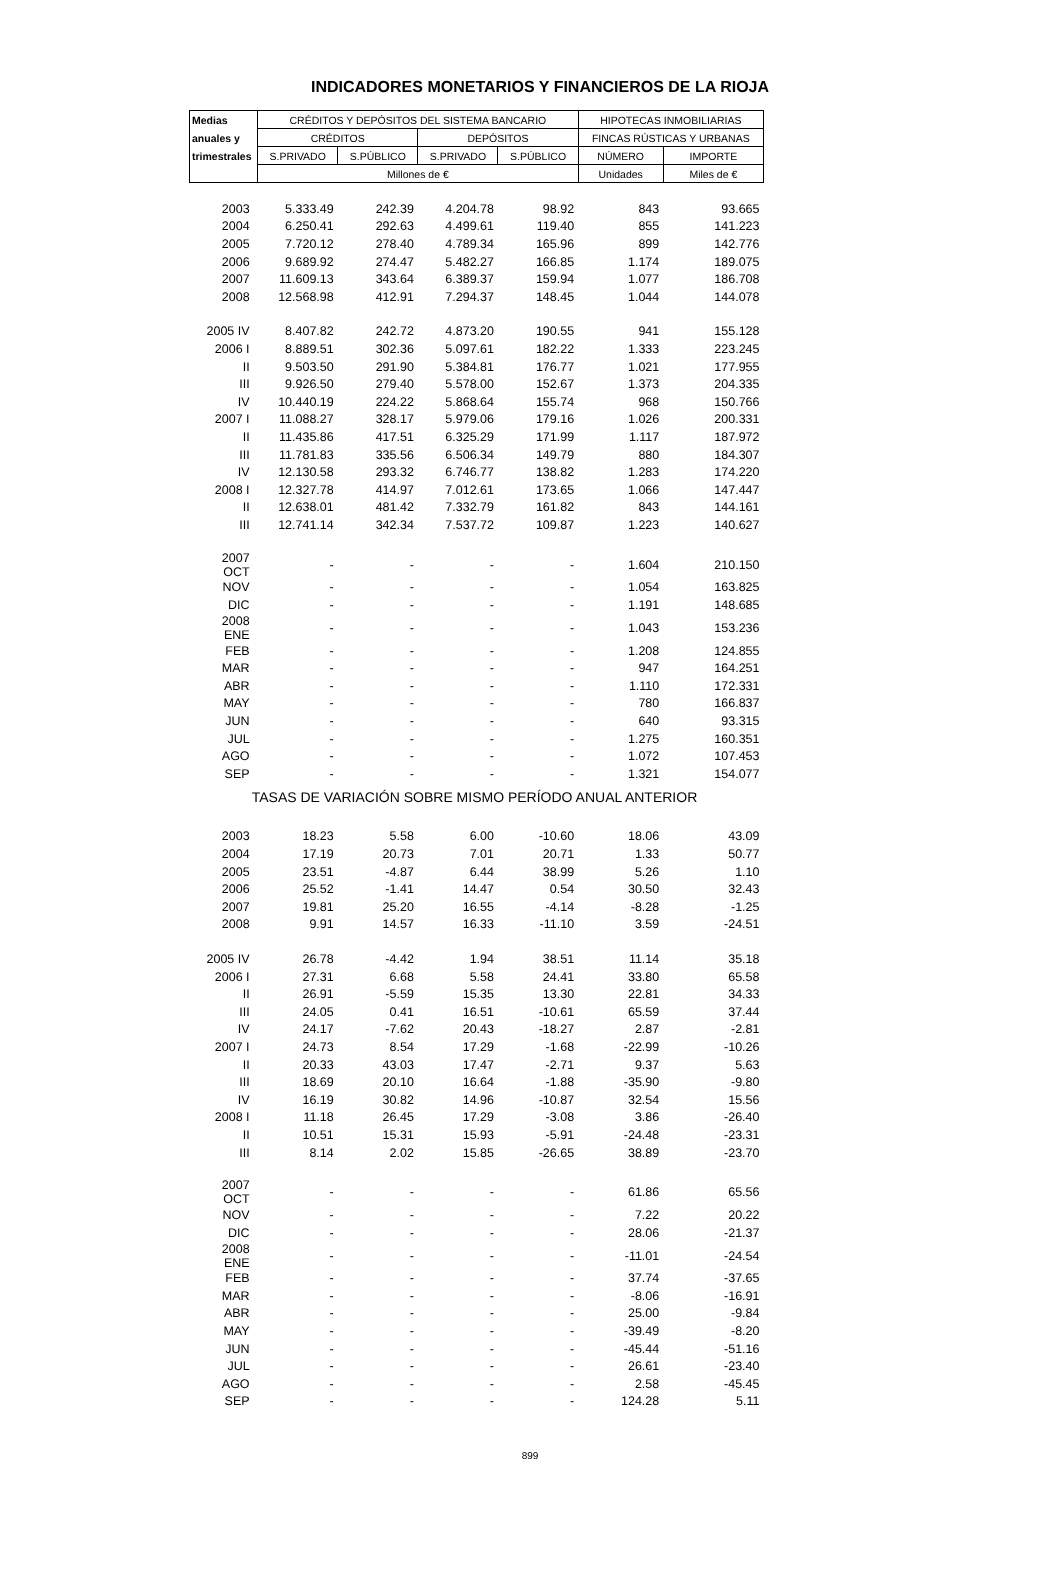INDICADORES MONETARIOS Y FINANCIEROS DE LA RIOJA
| Medias | CRÉDITOS Y DEPÓSITOS DEL SISTEMA BANCARIO | | | | HIPOTECAS INMOBILIARIAS | |
| --- | --- | --- | --- | --- | --- | --- |
| anuales y | CRÉDITOS | | DEPÓSITOS | | FINCAS RÚSTICAS Y URBANAS | |
| trimestrales | S.PRIVADO | S.PÚBLICO | S.PRIVADO | S.PÚBLICO | NÚMERO | IMPORTE |
| | Millones de € | | | | Unidades | Miles de € |
| 2003 | 5.333.49 | 242.39 | 4.204.78 | 98.92 | 843 | 93.665 |
| 2004 | 6.250.41 | 292.63 | 4.499.61 | 119.40 | 855 | 141.223 |
| 2005 | 7.720.12 | 278.40 | 4.789.34 | 165.96 | 899 | 142.776 |
| 2006 | 9.689.92 | 274.47 | 5.482.27 | 166.85 | 1.174 | 189.075 |
| 2007 | 11.609.13 | 343.64 | 6.389.37 | 159.94 | 1.077 | 186.708 |
| 2008 | 12.568.98 | 412.91 | 7.294.37 | 148.45 | 1.044 | 144.078 |
| 2005 IV | 8.407.82 | 242.72 | 4.873.20 | 190.55 | 941 | 155.128 |
| 2006 I | 8.889.51 | 302.36 | 5.097.61 | 182.22 | 1.333 | 223.245 |
| II | 9.503.50 | 291.90 | 5.384.81 | 176.77 | 1.021 | 177.955 |
| III | 9.926.50 | 279.40 | 5.578.00 | 152.67 | 1.373 | 204.335 |
| IV | 10.440.19 | 224.22 | 5.868.64 | 155.74 | 968 | 150.766 |
| 2007 I | 11.088.27 | 328.17 | 5.979.06 | 179.16 | 1.026 | 200.331 |
| II | 11.435.86 | 417.51 | 6.325.29 | 171.99 | 1.117 | 187.972 |
| III | 11.781.83 | 335.56 | 6.506.34 | 149.79 | 880 | 184.307 |
| IV | 12.130.58 | 293.32 | 6.746.77 | 138.82 | 1.283 | 174.220 |
| 2008 I | 12.327.78 | 414.97 | 7.012.61 | 173.65 | 1.066 | 147.447 |
| II | 12.638.01 | 481.42 | 7.332.79 | 161.82 | 843 | 144.161 |
| III | 12.741.14 | 342.34 | 7.537.72 | 109.87 | 1.223 | 140.627 |
| 2007 OCT | - | - | - | - | 1.604 | 210.150 |
| NOV | - | - | - | - | 1.054 | 163.825 |
| DIC | - | - | - | - | 1.191 | 148.685 |
| 2008 ENE | - | - | - | - | 1.043 | 153.236 |
| FEB | - | - | - | - | 1.208 | 124.855 |
| MAR | - | - | - | - | 947 | 164.251 |
| ABR | - | - | - | - | 1.110 | 172.331 |
| MAY | - | - | - | - | 780 | 166.837 |
| JUN | - | - | - | - | 640 | 93.315 |
| JUL | - | - | - | - | 1.275 | 160.351 |
| AGO | - | - | - | - | 1.072 | 107.453 |
| SEP | - | - | - | - | 1.321 | 154.077 |
| TASAS DE VARIACIÓN SOBRE MISMO PERÍODO ANUAL ANTERIOR | | | | | | |
| 2003 | 18.23 | 5.58 | 6.00 | -10.60 | 18.06 | 43.09 |
| 2004 | 17.19 | 20.73 | 7.01 | 20.71 | 1.33 | 50.77 |
| 2005 | 23.51 | -4.87 | 6.44 | 38.99 | 5.26 | 1.10 |
| 2006 | 25.52 | -1.41 | 14.47 | 0.54 | 30.50 | 32.43 |
| 2007 | 19.81 | 25.20 | 16.55 | -4.14 | -8.28 | -1.25 |
| 2008 | 9.91 | 14.57 | 16.33 | -11.10 | 3.59 | -24.51 |
| 2005 IV | 26.78 | -4.42 | 1.94 | 38.51 | 11.14 | 35.18 |
| 2006 I | 27.31 | 6.68 | 5.58 | 24.41 | 33.80 | 65.58 |
| II | 26.91 | -5.59 | 15.35 | 13.30 | 22.81 | 34.33 |
| III | 24.05 | 0.41 | 16.51 | -10.61 | 65.59 | 37.44 |
| IV | 24.17 | -7.62 | 20.43 | -18.27 | 2.87 | -2.81 |
| 2007 I | 24.73 | 8.54 | 17.29 | -1.68 | -22.99 | -10.26 |
| II | 20.33 | 43.03 | 17.47 | -2.71 | 9.37 | 5.63 |
| III | 18.69 | 20.10 | 16.64 | -1.88 | -35.90 | -9.80 |
| IV | 16.19 | 30.82 | 14.96 | -10.87 | 32.54 | 15.56 |
| 2008 I | 11.18 | 26.45 | 17.29 | -3.08 | 3.86 | -26.40 |
| II | 10.51 | 15.31 | 15.93 | -5.91 | -24.48 | -23.31 |
| III | 8.14 | 2.02 | 15.85 | -26.65 | 38.89 | -23.70 |
| 2007 OCT | - | - | - | - | 61.86 | 65.56 |
| NOV | - | - | - | - | 7.22 | 20.22 |
| DIC | - | - | - | - | 28.06 | -21.37 |
| 2008 ENE | - | - | - | - | -11.01 | -24.54 |
| FEB | - | - | - | - | 37.74 | -37.65 |
| MAR | - | - | - | - | -8.06 | -16.91 |
| ABR | - | - | - | - | 25.00 | -9.84 |
| MAY | - | - | - | - | -39.49 | -8.20 |
| JUN | - | - | - | - | -45.44 | -51.16 |
| JUL | - | - | - | - | 26.61 | -23.40 |
| AGO | - | - | - | - | 2.58 | -45.45 |
| SEP | - | - | - | - | 124.28 | 5.11 |
899